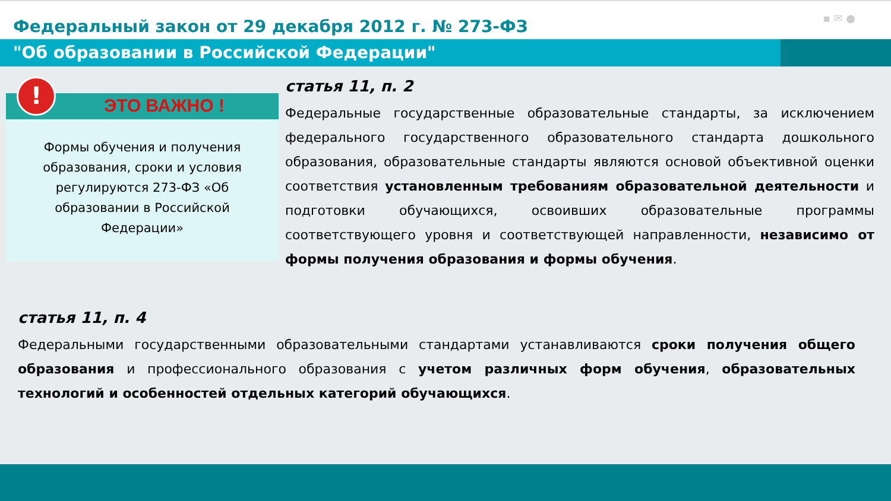Федеральный закон от 29 декабря 2012 г. № 273-ФЗ
▪ ✉ ●
"Об образовании в Российской Федерации"
!
ЭТО ВАЖНО !
Формы обучения и получения образования, сроки и условия регулируются 273-ФЗ «Об образовании в Российской Федерации»
статья 11, п. 2
Федеральные государственные образовательные стандарты, за исключением федерального государственного образовательного стандарта дошкольного образования, образовательные стандарты являются основой объективной оценки соответствия установленным требованиям образовательной деятельности и подготовки обучающихся, освоивших образовательные программы соответствующего уровня и соответствующей направленности, независимо от формы получения образования и формы обучения.
статья 11, п. 4
Федеральными государственными образовательными стандартами устанавливаются сроки получения общего образования и профессионального образования с учетом различных форм обучения, образовательных технологий и особенностей отдельных категорий обучающихся.